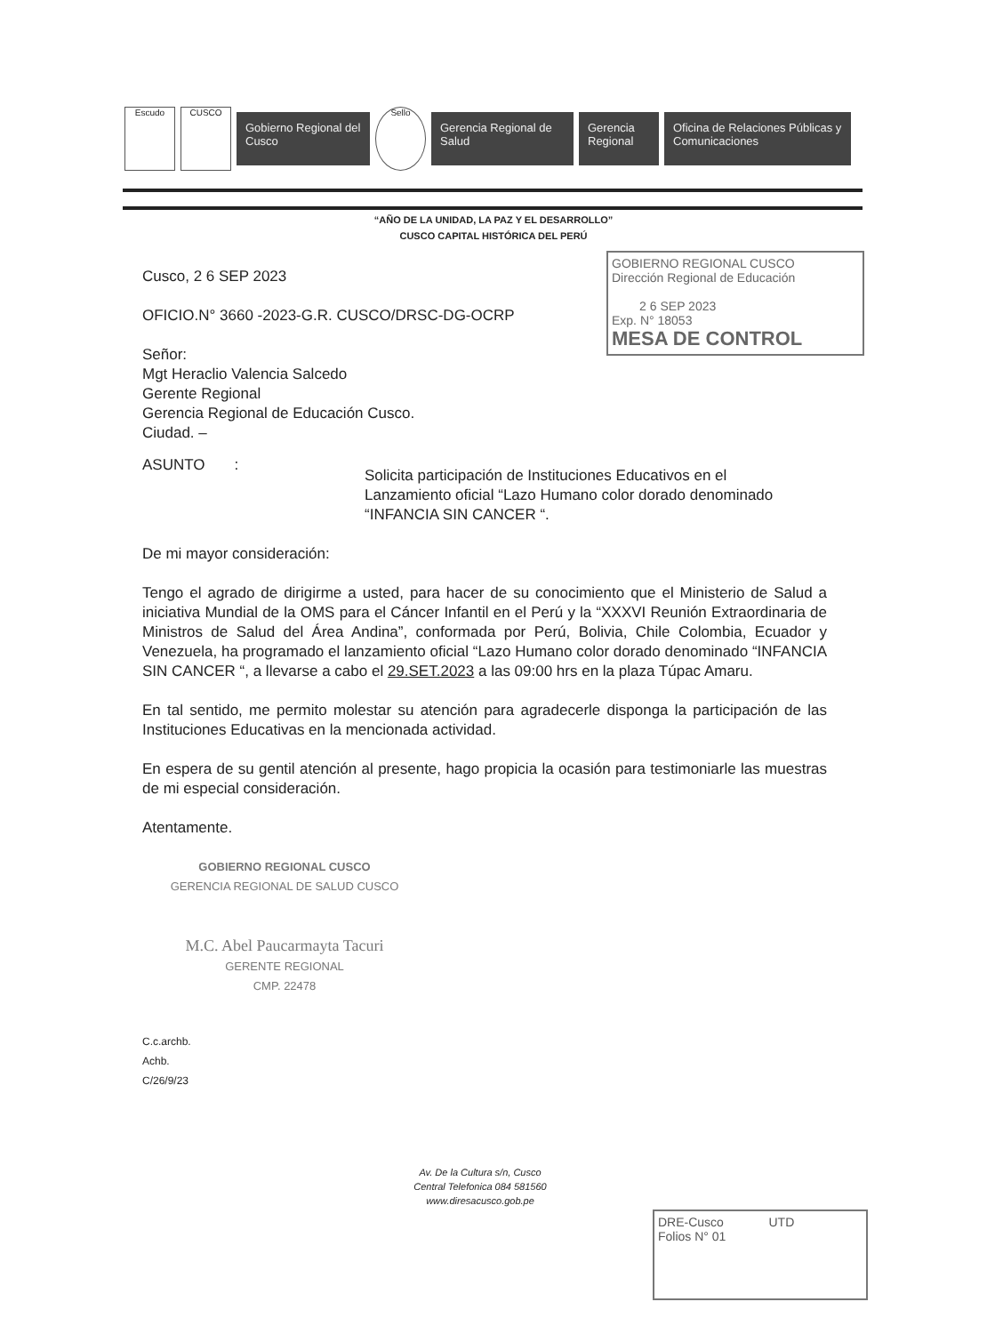Escudo CUSCO
Gobierno Regional del Cusco
Sello
Gerencia Regional de Salud
Gerencia Regional
Oficina de Relaciones Públicas y Comunicaciones
“AÑO DE LA UNIDAD, LA PAZ Y EL DESARROLLO”
CUSCO CAPITAL HISTÓRICA DEL PERÚ
GOBIERNO REGIONAL CUSCO
Dirección Regional de Educación
2 6 SEP 2023
Exp. N° 18053
MESA DE CONTROL
Cusco, 2 6 SEP 2023
OFICIO.N° 3660 -2023-G.R. CUSCO/DRSC-DG-OCRP
Señor:
Mgt Heraclio Valencia Salcedo
Gerente Regional
Gerencia Regional de Educación Cusco.
Ciudad. –
ASUNTO :
Solicita participación de Instituciones Educativos en el Lanzamiento oficial “Lazo Humano color dorado denominado “INFANCIA SIN CANCER “.
De mi mayor consideración:
Tengo el agrado de dirigirme a usted, para hacer de su conocimiento que el Ministerio de Salud a iniciativa Mundial de la OMS para el Cáncer Infantil en el Perú y la “XXXVI Reunión Extraordinaria de Ministros de Salud del Área Andina”, conformada por Perú, Bolivia, Chile Colombia, Ecuador y Venezuela, ha programado el lanzamiento oficial “Lazo Humano color dorado denominado “INFANCIA SIN CANCER “, a llevarse a cabo el 29.SET.2023 a las 09:00 hrs en la plaza Túpac Amaru.
En tal sentido, me permito molestar su atención para agradecerle disponga la participación de las Instituciones Educativas en la mencionada actividad.
En espera de su gentil atención al presente, hago propicia la ocasión para testimoniarle las muestras de mi especial consideración.
Atentamente.
GOBIERNO REGIONAL CUSCO
GERENCIA REGIONAL DE SALUD CUSCO
M.C. Abel Paucarmayta Tacuri
GERENTE REGIONAL
CMP. 22478
C.c.archb.
Achb.
C/26/9/23
Av. De la Cultura s/n, Cusco
Central Telefonica 084 581560
www.diresacusco.gob.pe
DRE-Cusco UTD
Folios N° 01